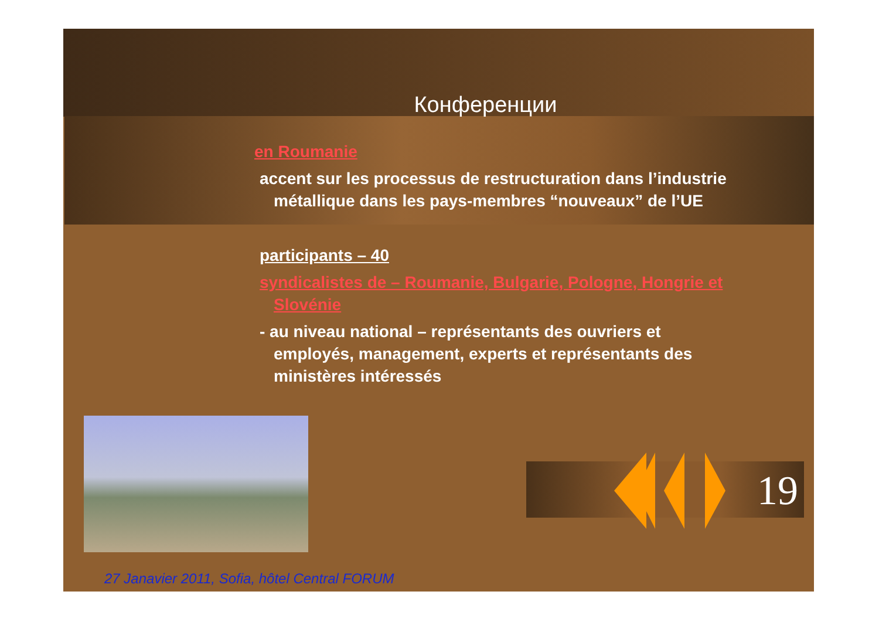Конференции
en Roumanie
accent sur les processus de restructuration dans l’industrie métallique dans les pays-membres “nouveaux” de l’UE
participants – 40
syndicalistes de – Roumanie, Bulgarie, Pologne, Hongrie et Slovénie
- au niveau national – représentants des ouvriers et employés, management, experts et représentants des ministères intéressés
19
27 Janavier 2011, Sofia, hôtel Central FORUM